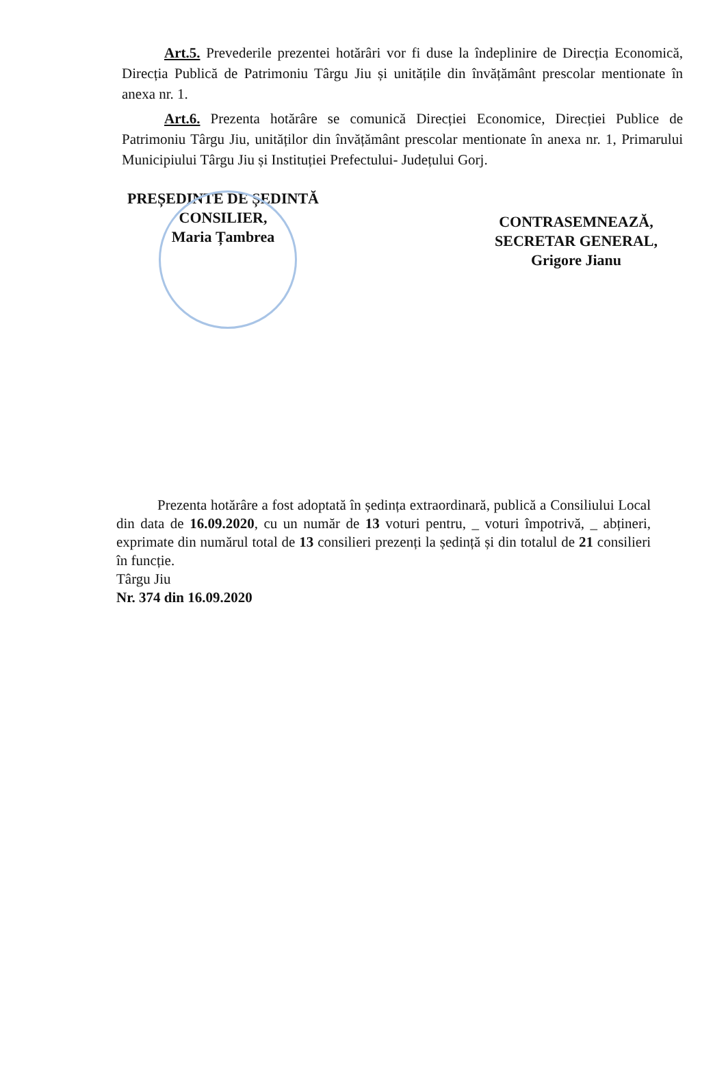Art.5. Prevederile prezentei hotărâri vor fi duse la îndeplinire de Direcția Economică, Direcția Publică de Patrimoniu Târgu Jiu și unitățile din învățământ prescolar mentionate în anexa nr. 1.
Art.6. Prezenta hotărâre se comunică Direcției Economice, Direcției Publice de Patrimoniu Târgu Jiu, unităților din învățământ prescolar mentionate în anexa nr. 1, Primarului Municipiului Târgu Jiu și Instituției Prefectului- Județului Gorj.
PREȘEDINTE DE ȘEDINTĂ
CONSILIER,
Maria Țambrea
CONTRASEMNEAZĂ,
SECRETAR GENERAL,
Grigore Jianu
Prezenta hotărâre a fost adoptată în ședința extraordinară, publică a Consiliului Local din data de 16.09.2020, cu un număr de 13 voturi pentru, _ voturi împotrivă, _ abțineri, exprimate din numărul total de 13 consilieri prezenți la ședință și din totalul de 21 consilieri în funcție.
Târgu Jiu
Nr. 374 din 16.09.2020